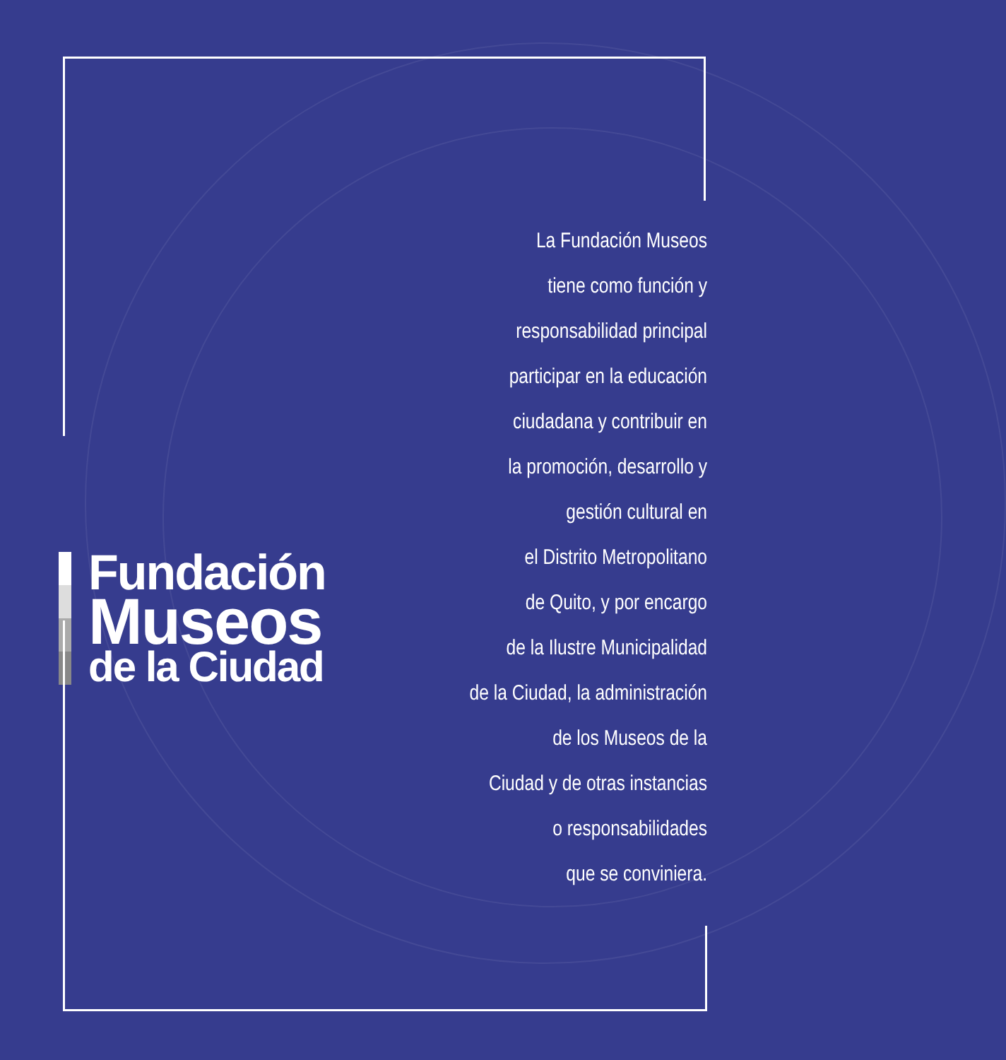Fundación
Museos
de la Ciudad
La Fundación Museos
tiene como función y
responsabilidad principal
participar en la educación
ciudadana y contribuir en
la promoción, desarrollo y
gestión cultural en
el Distrito Metropolitano
de Quito, y por encargo
de la Ilustre Municipalidad
de la Ciudad, la administración
de los Museos de la
Ciudad y de otras instancias
o responsabilidades
que se conviniera.